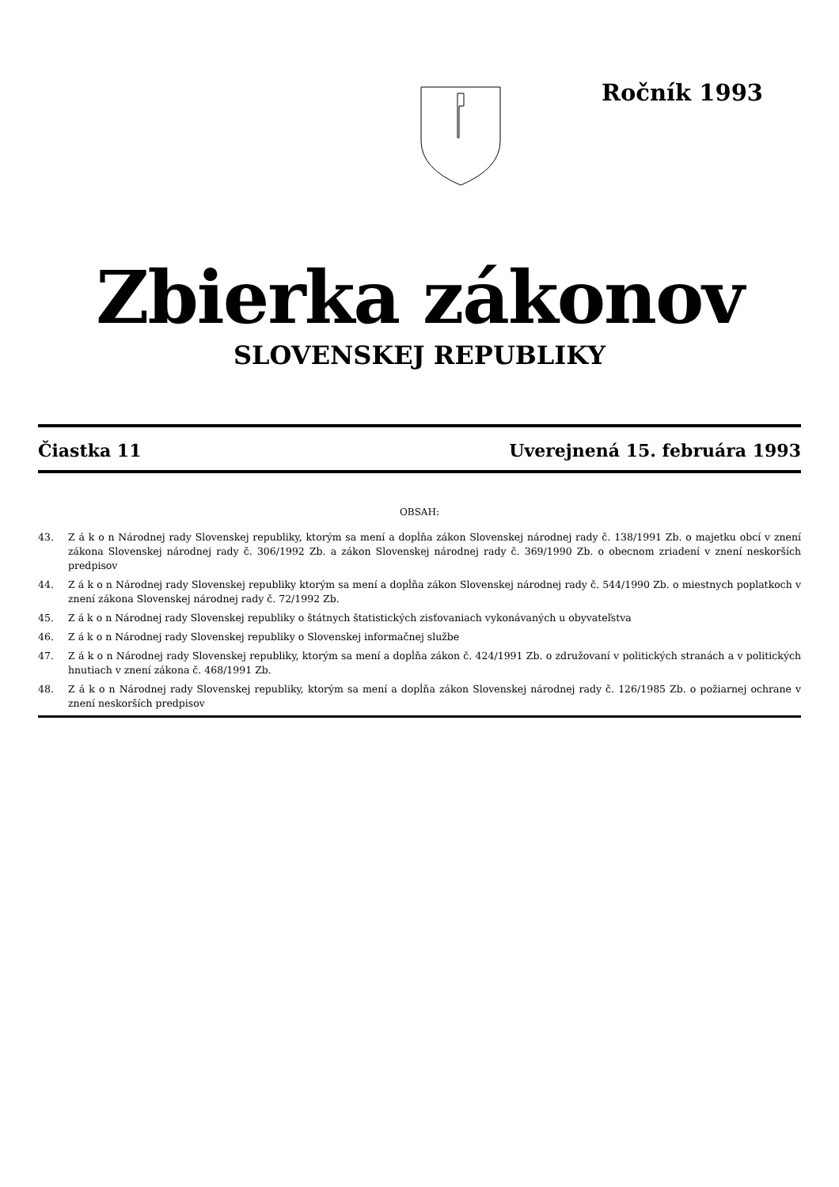Ročník 1993
Zbierka zákonov
SLOVENSKEJ REPUBLIKY
Čiastka 11 Uverejnená 15. februára 1993
OBSAH:
43. Z á k o n Národnej rady Slovenskej republiky, ktorým sa mení a dopĺňa zákon Slovenskej národnej rady č. 138/1991 Zb. o majetku obcí v znení zákona Slovenskej národnej rady č. 306/1992 Zb. a zákon Slovenskej národnej rady č. 369/1990 Zb. o obecnom zriadení v znení neskorších predpisov
44. Z á k o n Národnej rady Slovenskej republiky ktorým sa mení a dopĺňa zákon Slovenskej národnej rady č. 544/1990 Zb. o miestnych poplatkoch v znení zákona Slovenskej národnej rady č. 72/1992 Zb.
45. Z á k o n Národnej rady Slovenskej republiky o štátnych štatistických zisťovaniach vykonávaných u obyvateľstva
46. Z á k o n Národnej rady Slovenskej republiky o Slovenskej informačnej službe
47. Z á k o n Národnej rady Slovenskej republiky, ktorým sa mení a dopĺňa zákon č. 424/1991 Zb. o združovaní v politických stranách a v politických hnutiach v znení zákona č. 468/1991 Zb.
48. Z á k o n Národnej rady Slovenskej republiky, ktorým sa mení a dopĺňa zákon Slovenskej národnej rady č. 126/1985 Zb. o požiarnej ochrane v znení neskorších predpisov